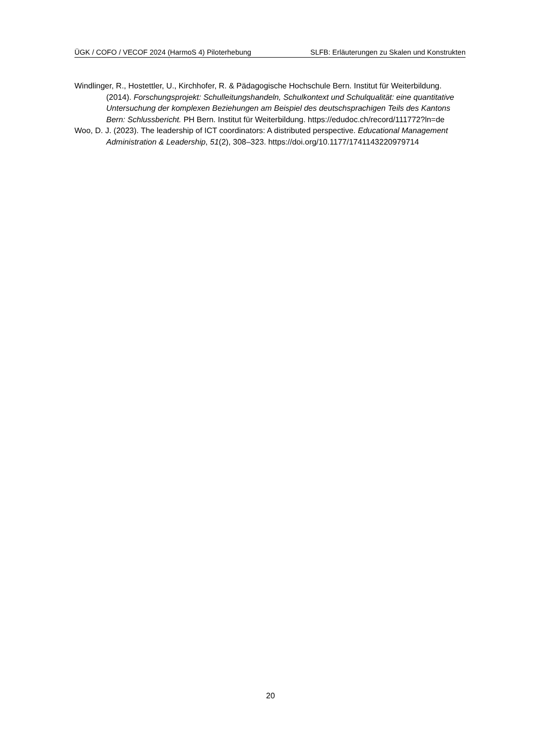ÜGK / COFO / VECOF 2024 (HarmoS 4) Piloterhebung SLFB: Erläuterungen zu Skalen und Konstrukten
Windlinger, R., Hostettler, U., Kirchhofer, R. & Pädagogische Hochschule Bern. Institut für Weiterbildung. (2014). Forschungsprojekt: Schulleitungshandeln, Schulkontext und Schulqualität: eine quantitative Untersuchung der komplexen Beziehungen am Beispiel des deutschsprachigen Teils des Kantons Bern: Schlussbericht. PH Bern. Institut für Weiterbildung. https://edudoc.ch/record/111772?ln=de
Woo, D. J. (2023). The leadership of ICT coordinators: A distributed perspective. Educational Management Administration & Leadership, 51(2), 308–323. https://doi.org/10.1177/1741143220979714
20